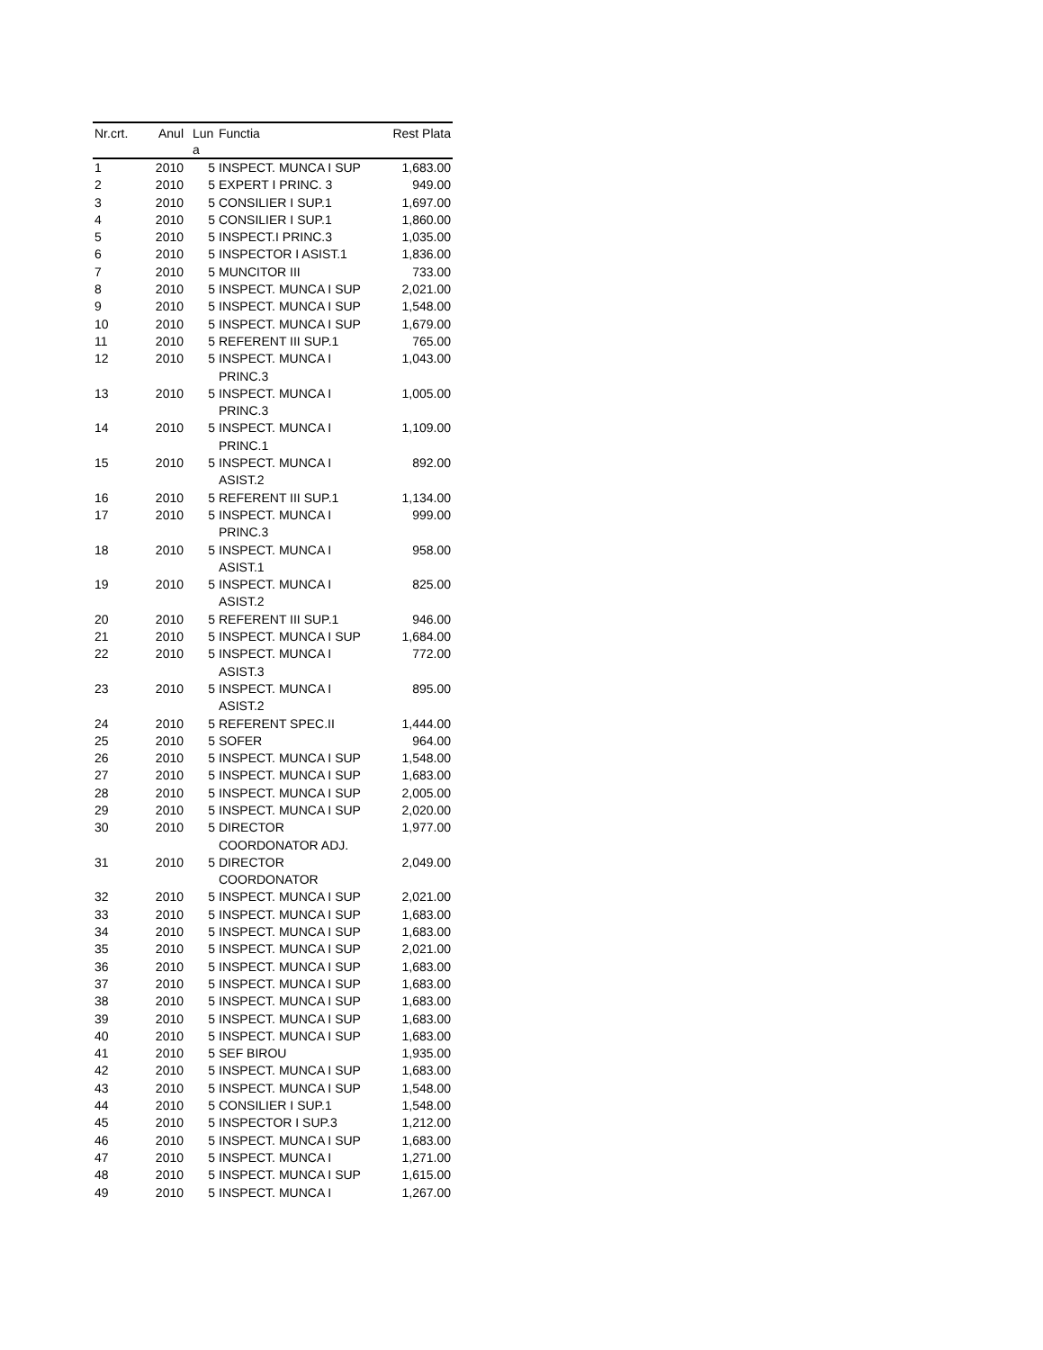| Nr.crt. | Anul | Lun a | Functia | Rest Plata |
| --- | --- | --- | --- | --- |
| 1 | 2010 | 5 | INSPECT. MUNCA I SUP | 1,683.00 |
| 2 | 2010 | 5 | EXPERT I PRINC. 3 | 949.00 |
| 3 | 2010 | 5 | CONSILIER I SUP.1 | 1,697.00 |
| 4 | 2010 | 5 | CONSILIER I SUP.1 | 1,860.00 |
| 5 | 2010 | 5 | INSPECT.I PRINC.3 | 1,035.00 |
| 6 | 2010 | 5 | INSPECTOR I ASIST.1 | 1,836.00 |
| 7 | 2010 | 5 | MUNCITOR III | 733.00 |
| 8 | 2010 | 5 | INSPECT. MUNCA I SUP | 2,021.00 |
| 9 | 2010 | 5 | INSPECT. MUNCA I SUP | 1,548.00 |
| 10 | 2010 | 5 | INSPECT. MUNCA I SUP | 1,679.00 |
| 11 | 2010 | 5 | REFERENT III SUP.1 | 765.00 |
| 12 | 2010 | 5 | INSPECT. MUNCA I PRINC.3 | 1,043.00 |
| 13 | 2010 | 5 | INSPECT. MUNCA I PRINC.3 | 1,005.00 |
| 14 | 2010 | 5 | INSPECT. MUNCA I PRINC.1 | 1,109.00 |
| 15 | 2010 | 5 | INSPECT. MUNCA I ASIST.2 | 892.00 |
| 16 | 2010 | 5 | REFERENT III SUP.1 | 1,134.00 |
| 17 | 2010 | 5 | INSPECT. MUNCA I PRINC.3 | 999.00 |
| 18 | 2010 | 5 | INSPECT. MUNCA I ASIST.1 | 958.00 |
| 19 | 2010 | 5 | INSPECT. MUNCA I ASIST.2 | 825.00 |
| 20 | 2010 | 5 | REFERENT III SUP.1 | 946.00 |
| 21 | 2010 | 5 | INSPECT. MUNCA I SUP | 1,684.00 |
| 22 | 2010 | 5 | INSPECT. MUNCA I ASIST.3 | 772.00 |
| 23 | 2010 | 5 | INSPECT. MUNCA I ASIST.2 | 895.00 |
| 24 | 2010 | 5 | REFERENT SPEC.II | 1,444.00 |
| 25 | 2010 | 5 | SOFER | 964.00 |
| 26 | 2010 | 5 | INSPECT. MUNCA I SUP | 1,548.00 |
| 27 | 2010 | 5 | INSPECT. MUNCA I SUP | 1,683.00 |
| 28 | 2010 | 5 | INSPECT. MUNCA I SUP | 2,005.00 |
| 29 | 2010 | 5 | INSPECT. MUNCA I SUP | 2,020.00 |
| 30 | 2010 | 5 | DIRECTOR COORDONATOR ADJ. | 1,977.00 |
| 31 | 2010 | 5 | DIRECTOR COORDONATOR | 2,049.00 |
| 32 | 2010 | 5 | INSPECT. MUNCA I SUP | 2,021.00 |
| 33 | 2010 | 5 | INSPECT. MUNCA I SUP | 1,683.00 |
| 34 | 2010 | 5 | INSPECT. MUNCA I SUP | 1,683.00 |
| 35 | 2010 | 5 | INSPECT. MUNCA I SUP | 2,021.00 |
| 36 | 2010 | 5 | INSPECT. MUNCA I SUP | 1,683.00 |
| 37 | 2010 | 5 | INSPECT. MUNCA I SUP | 1,683.00 |
| 38 | 2010 | 5 | INSPECT. MUNCA I SUP | 1,683.00 |
| 39 | 2010 | 5 | INSPECT. MUNCA I SUP | 1,683.00 |
| 40 | 2010 | 5 | INSPECT. MUNCA I SUP | 1,683.00 |
| 41 | 2010 | 5 | SEF BIROU | 1,935.00 |
| 42 | 2010 | 5 | INSPECT. MUNCA I SUP | 1,683.00 |
| 43 | 2010 | 5 | INSPECT. MUNCA I SUP | 1,548.00 |
| 44 | 2010 | 5 | CONSILIER I SUP.1 | 1,548.00 |
| 45 | 2010 | 5 | INSPECTOR I SUP.3 | 1,212.00 |
| 46 | 2010 | 5 | INSPECT. MUNCA I SUP | 1,683.00 |
| 47 | 2010 | 5 | INSPECT. MUNCA I | 1,271.00 |
| 48 | 2010 | 5 | INSPECT. MUNCA I SUP | 1,615.00 |
| 49 | 2010 | 5 | INSPECT. MUNCA I | 1,267.00 |